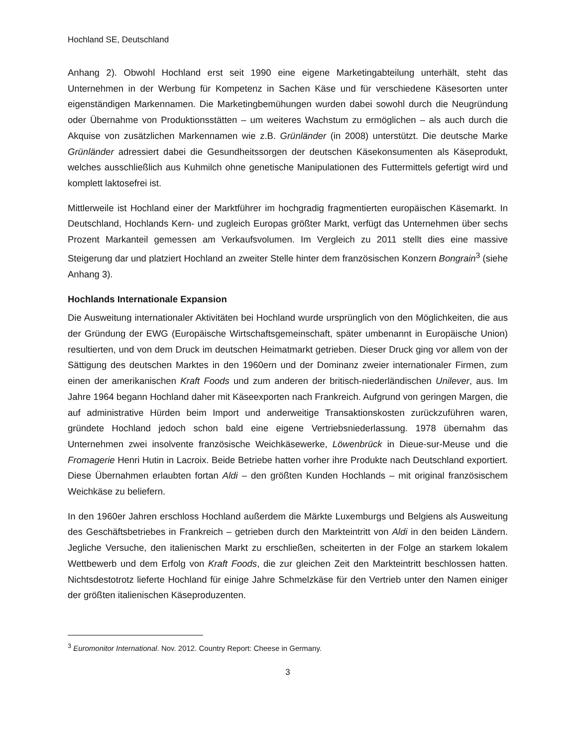Hochland SE, Deutschland
Anhang 2). Obwohl Hochland erst seit 1990 eine eigene Marketingabteilung unterhält, steht das Unternehmen in der Werbung für Kompetenz in Sachen Käse und für verschiedene Käsesorten unter eigenständigen Markennamen. Die Marketingbemühungen wurden dabei sowohl durch die Neugründung oder Übernahme von Produktionsstätten – um weiteres Wachstum zu ermöglichen – als auch durch die Akquise von zusätzlichen Markennamen wie z.B. Grünländer (in 2008) unterstützt. Die deutsche Marke Grünländer adressiert dabei die Gesundheitssorgen der deutschen Käsekonsumenten als Käseprodukt, welches ausschließlich aus Kuhmilch ohne genetische Manipulationen des Futtermittels gefertigt wird und komplett laktosefrei ist.
Mittlerweile ist Hochland einer der Marktführer im hochgradig fragmentierten europäischen Käsemarkt. In Deutschland, Hochlands Kern- und zugleich Europas größter Markt, verfügt das Unternehmen über sechs Prozent Markanteil gemessen am Verkaufsvolumen. Im Vergleich zu 2011 stellt dies eine massive Steigerung dar und platziert Hochland an zweiter Stelle hinter dem französischen Konzern Bongrain<sup>3</sup> (siehe Anhang 3).
Hochlands Internationale Expansion
Die Ausweitung internationaler Aktivitäten bei Hochland wurde ursprünglich von den Möglichkeiten, die aus der Gründung der EWG (Europäische Wirtschaftsgemeinschaft, später umbenannt in Europäische Union) resultierten, und von dem Druck im deutschen Heimatmarkt getrieben. Dieser Druck ging vor allem von der Sättigung des deutschen Marktes in den 1960ern und der Dominanz zweier internationaler Firmen, zum einen der amerikanischen Kraft Foods und zum anderen der britisch-niederländischen Unilever, aus. Im Jahre 1964 begann Hochland daher mit Käseexporten nach Frankreich. Aufgrund von geringen Margen, die auf administrative Hürden beim Import und anderweitige Transaktionskosten zurückzuführen waren, gründete Hochland jedoch schon bald eine eigene Vertriebsniederlassung. 1978 übernahm das Unternehmen zwei insolvente französische Weichkäsewerke, Löwenbrück in Dieue-sur-Meuse und die Fromagerie Henri Hutin in Lacroix. Beide Betriebe hatten vorher ihre Produkte nach Deutschland exportiert. Diese Übernahmen erlaubten fortan Aldi – den größten Kunden Hochlands – mit original französischem Weichkäse zu beliefern.
In den 1960er Jahren erschloss Hochland außerdem die Märkte Luxemburgs und Belgiens als Ausweitung des Geschäftsbetriebes in Frankreich – getrieben durch den Markteintritt von Aldi in den beiden Ländern. Jegliche Versuche, den italienischen Markt zu erschließen, scheiterten in der Folge an starkem lokalem Wettbewerb und dem Erfolg von Kraft Foods, die zur gleichen Zeit den Markteintritt beschlossen hatten. Nichtsdestotrotz lieferte Hochland für einige Jahre Schmelzkäse für den Vertrieb unter den Namen einiger der größten italienischen Käseproduzenten.
<sup>3</sup> Euromonitor International. Nov. 2012. Country Report: Cheese in Germany.
3